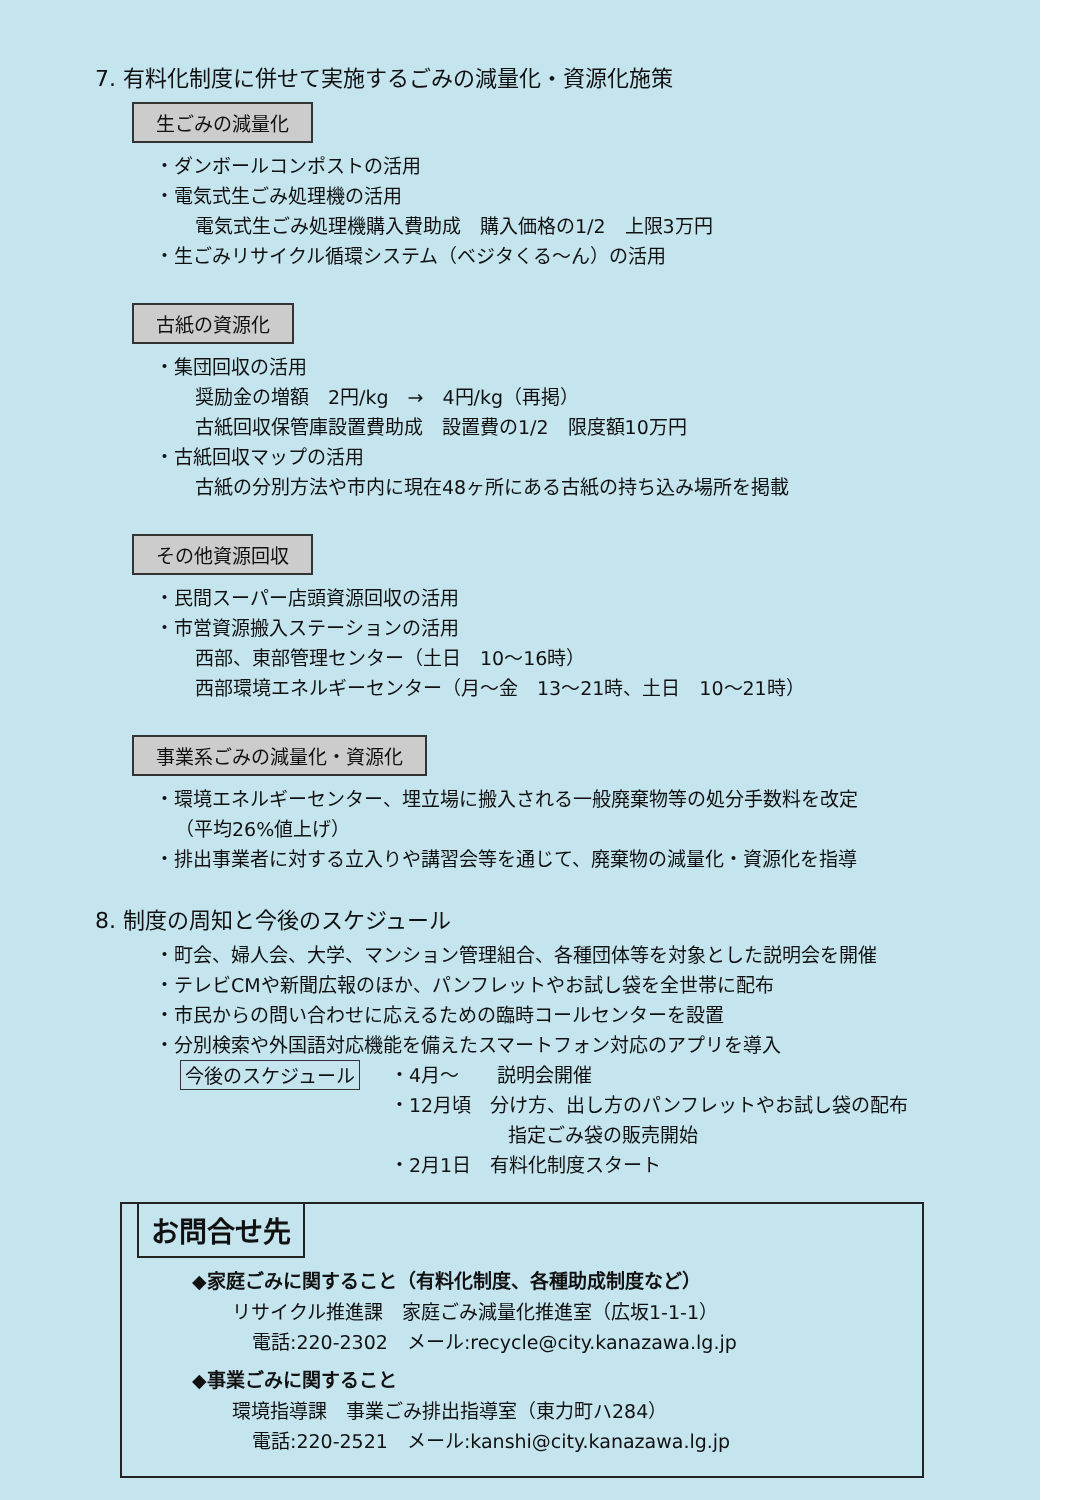7. 有料化制度に併せて実施するごみの減量化・資源化施策
生ごみの減量化
・ダンボールコンポストの活用
・電気式生ごみ処理機の活用
電気式生ごみ処理機購入費助成　購入価格の1/2　上限3万円
・生ごみリサイクル循環システム（ベジタくる〜ん）の活用
古紙の資源化
・集団回収の活用
奨励金の増額　2円/kg　→　4円/kg（再掲）
古紙回収保管庫設置費助成　設置費の1/2　限度額10万円
・古紙回収マップの活用
古紙の分別方法や市内に現在48ヶ所にある古紙の持ち込み場所を掲載
その他資源回収
・民間スーパー店頭資源回収の活用
・市営資源搬入ステーションの活用
西部、東部管理センター（土日　10〜16時）
西部環境エネルギーセンター（月〜金　13〜21時、土日　10〜21時）
事業系ごみの減量化・資源化
・環境エネルギーセンター、埋立場に搬入される一般廃棄物等の処分手数料を改定
（平均26%値上げ）
・排出事業者に対する立入りや講習会等を通じて、廃棄物の減量化・資源化を指導
8. 制度の周知と今後のスケジュール
・町会、婦人会、大学、マンション管理組合、各種団体等を対象とした説明会を開催
・テレビCMや新聞広報のほか、パンフレットやお試し袋を全世帯に配布
・市民からの問い合わせに応えるための臨時コールセンターを設置
・分別検索や外国語対応機能を備えたスマートフォン対応のアプリを導入
今後のスケジュール
・4月〜　　説明会開催
・12月頃　分け方、出し方のパンフレットやお試し袋の配布
指定ごみ袋の販売開始
・2月1日　有料化制度スタート
お問合せ先
◆家庭ごみに関すること（有料化制度、各種助成制度など）
リサイクル推進課　家庭ごみ減量化推進室（広坂1-1-1）
電話:220-2302　メール:recycle@city.kanazawa.lg.jp
◆事業ごみに関すること
環境指導課　事業ごみ排出指導室（東力町ハ284）
電話:220-2521　メール:kanshi@city.kanazawa.lg.jp